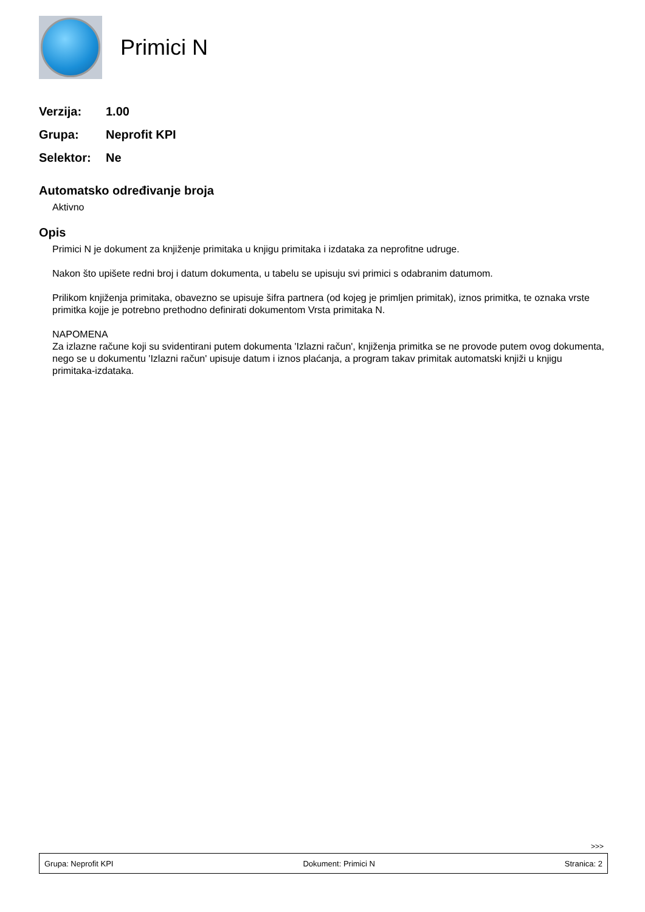Primici N
Verzija: 1.00
Grupa: Neprofit KPI
Selektor: Ne
Automatsko određivanje broja
Aktivno
Opis
Primici N je dokument za knjiženje primitaka u knjigu primitaka i izdataka za neprofitne udruge.
Nakon što upišete redni broj i datum dokumenta, u tabelu se upisuju svi primici s odabranim datumom.
Prilikom knjiženja primitaka, obavezno se upisuje šifra partnera (od kojeg je primljen primitak), iznos primitka, te oznaka vrste primitka kojje je potrebno prethodno definirati dokumentom Vrsta primitaka N.
NAPOMENA
Za izlazne račune koji su svidentirani putem dokumenta 'Izlazni račun', knjiženja primitka se ne provode putem ovog dokumenta, nego se u dokumentu 'Izlazni račun' upisuje datum i iznos plaćanja, a program takav primitak automatski knjiži u knjigu primitaka-izdataka.
>>>
Grupa: Neprofit KPI Dokument: Primici N Stranica: 2